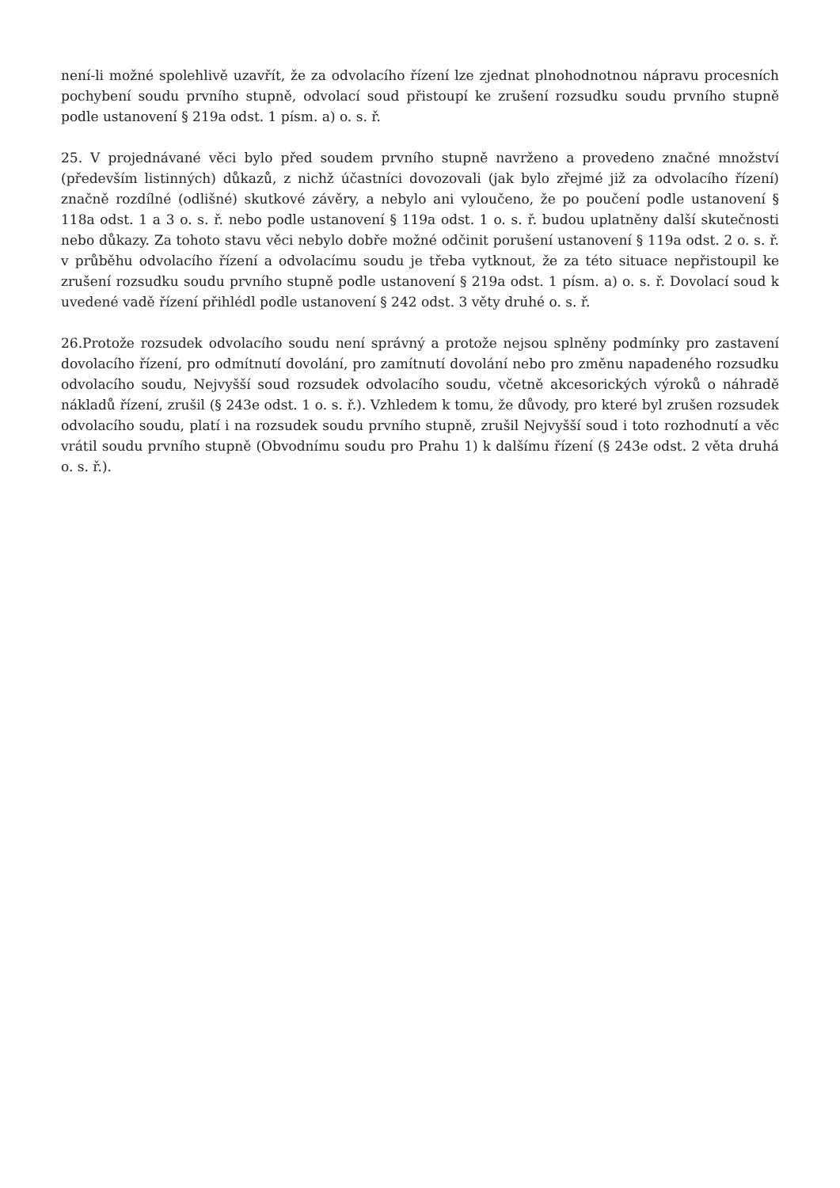není-li možné spolehlivě uzavřít, že za odvolacího řízení lze zjednat plnohodnotnou nápravu procesních pochybení soudu prvního stupně, odvolací soud přistoupí ke zrušení rozsudku soudu prvního stupně podle ustanovení § 219a odst. 1 písm. a) o. s. ř.
25. V projednávané věci bylo před soudem prvního stupně navrženo a provedeno značné množství (především listinných) důkazů, z nichž účastníci dovozovali (jak bylo zřejmé již za odvolacího řízení) značně rozdílné (odlišné) skutkové závěry, a nebylo ani vyloučeno, že po poučení podle ustanovení § 118a odst. 1 a 3 o. s. ř. nebo podle ustanovení § 119a odst. 1 o. s. ř. budou uplatněny další skutečnosti nebo důkazy. Za tohoto stavu věci nebylo dobře možné odčinit porušení ustanovení § 119a odst. 2 o. s. ř. v průběhu odvolacího řízení a odvolacímu soudu je třeba vytknout, že za této situace nepřistoupil ke zrušení rozsudku soudu prvního stupně podle ustanovení § 219a odst. 1 písm. a) o. s. ř. Dovolací soud k uvedené vadě řízení přihlédl podle ustanovení § 242 odst. 3 věty druhé o. s. ř.
26.Protože rozsudek odvolacího soudu není správný a protože nejsou splněny podmínky pro zastavení dovolacího řízení, pro odmítnutí dovolání, pro zamítnutí dovolání nebo pro změnu napadeného rozsudku odvolacího soudu, Nejvyšší soud rozsudek odvolacího soudu, včetně akcesorických výroků o náhradě nákladů řízení, zrušil (§ 243e odst. 1 o. s. ř.). Vzhledem k tomu, že důvody, pro které byl zrušen rozsudek odvolacího soudu, platí i na rozsudek soudu prvního stupně, zrušil Nejvyšší soud i toto rozhodnutí a věc vrátil soudu prvního stupně (Obvodnímu soudu pro Prahu 1) k dalšímu řízení (§ 243e odst. 2 věta druhá o. s. ř.).